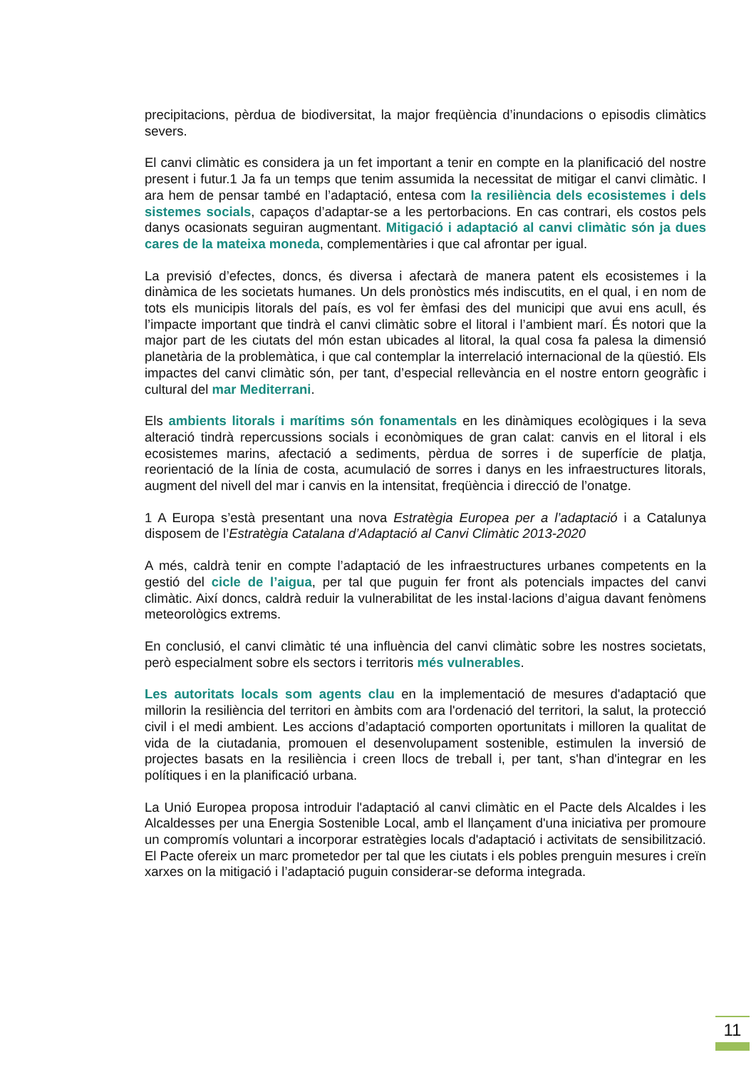precipitacions, pèrdua de biodiversitat, la major freqüència d’inundacions o episodis climàtics severs.
El canvi climàtic es considera ja un fet important a tenir en compte en la planificació del nostre present i futur.1 Ja fa un temps que tenim assumida la necessitat de mitigar el canvi climàtic. I ara hem de pensar també en l’adaptació, entesa com la resiliència dels ecosistemes i dels sistemes socials, capaços d’adaptar-se a les pertorbacions. En cas contrari, els costos pels danys ocasionats seguiran augmentant. Mitigació i adaptació al canvi climàtic són ja dues cares de la mateixa moneda, complementàries i que cal afrontar per igual.
La previsió d’efectes, doncs, és diversa i afectarà de manera patent els ecosistemes i la dinàmica de les societats humanes. Un dels pronòstics més indiscutits, en el qual, i en nom de tots els municipis litorals del país, es vol fer èmfasi des del municipi que avui ens acull, és l’impacte important que tindrà el canvi climàtic sobre el litoral i l’ambient marí. És notori que la major part de les ciutats del món estan ubicades al litoral, la qual cosa fa palesa la dimensió planetària de la problemàtica, i que cal contemplar la interrelació internacional de la qüestió. Els impactes del canvi climàtic són, per tant, d’especial rellevància en el nostre entorn geogràfic i cultural del mar Mediterrani.
Els ambients litorals i marítims són fonamentals en les dinàmiques ecològiques i la seva alteració tindrà repercussions socials i econòmiques de gran calat: canvis en el litoral i els ecosistemes marins, afectació a sediments, pèrdua de sorres i de superfície de platja, reorientació de la línia de costa, acumulació de sorres i danys en les infraestructures litorals, augment del nivell del mar i canvis en la intensitat, freqüència i direcció de l’onatge.
1 A Europa s’està presentant una nova Estratègia Europea per a l’adaptació i a Catalunya disposem de l’Estratègia Catalana d’Adaptació al Canvi Climàtic 2013-2020
A més, caldrà tenir en compte l’adaptació de les infraestructures urbanes competents en la gestió del cicle de l’aigua, per tal que puguin fer front als potencials impactes del canvi climàtic. Així doncs, caldrà reduir la vulnerabilitat de les instal·lacions d’aigua davant fenòmens meteorològics extrems.
En conclusió, el canvi climàtic té una influència del canvi climàtic sobre les nostres societats, però especialment sobre els sectors i territoris més vulnerables.
Les autoritats locals som agents clau en la implementació de mesures d'adaptació que millorin la resiliència del territori en àmbits com ara l'ordenació del territori, la salut, la protecció civil i el medi ambient. Les accions d’adaptació comporten oportunitats i milloren la qualitat de vida de la ciutadania, promouen el desenvolupament sostenible, estimulen la inversió de projectes basats en la resiliència i creen llocs de treball i, per tant, s'han d'integrar en les polítiques i en la planificació urbana.
La Unió Europea proposa introduir l'adaptació al canvi climàtic en el Pacte dels Alcaldes i les Alcaldesses per una Energia Sostenible Local, amb el llançament d'una iniciativa per promoure un compromís voluntari a incorporar estratègies locals d'adaptació i activitats de sensibilització. El Pacte ofereix un marc prometedor per tal que les ciutats i els pobles prenguin mesures i creïn xarxes on la mitigació i l’adaptació puguin considerar-se deforma integrada.
11